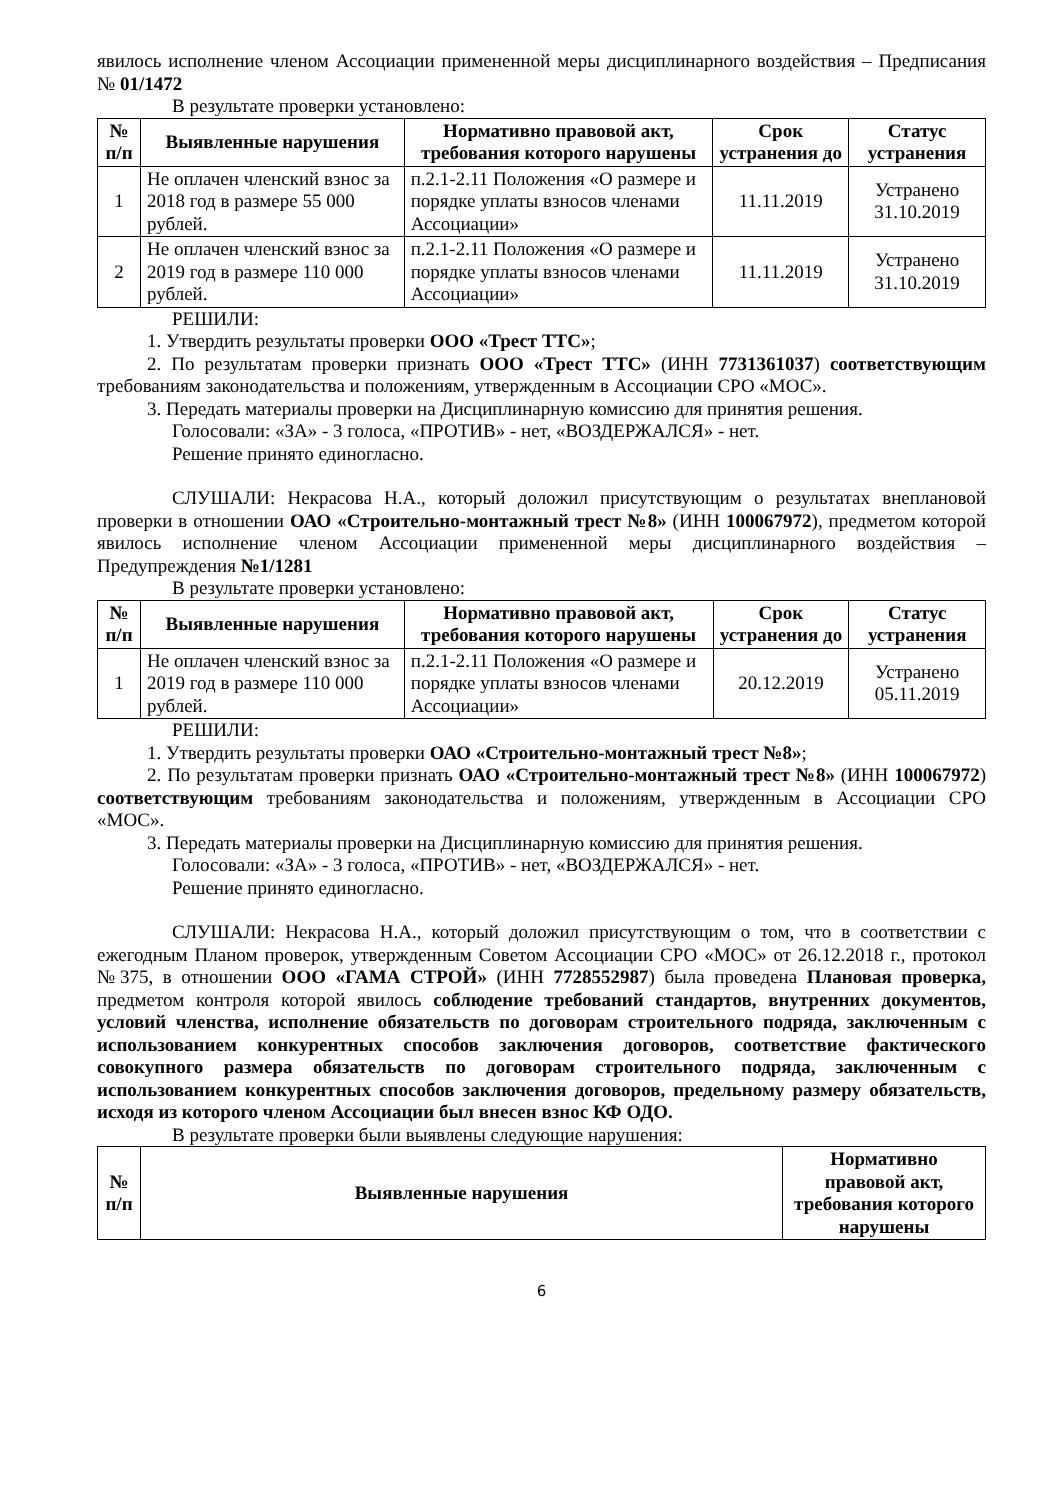явилось исполнение членом Ассоциации примененной меры дисциплинарного воздействия – Предписания № 01/1472
В результате проверки установлено:
| № п/п | Выявленные нарушения | Нормативно правовой акт, требования которого нарушены | Срок устранения до | Статус устранения |
| --- | --- | --- | --- | --- |
| 1 | Не оплачен членский взнос за 2018 год в размере 55 000 рублей. | п.2.1-2.11 Положения «О размере и порядке уплаты взносов членами Ассоциации» | 11.11.2019 | Устранено 31.10.2019 |
| 2 | Не оплачен членский взнос за 2019 год в размере 110 000 рублей. | п.2.1-2.11 Положения «О размере и порядке уплаты взносов членами Ассоциации» | 11.11.2019 | Устранено 31.10.2019 |
РЕШИЛИ:
1. Утвердить результаты проверки ООО «Трест ТТС»;
2. По результатам проверки признать ООО «Трест ТТС» (ИНН 7731361037) соответствующим требованиям законодательства и положениям, утвержденным в Ассоциации СРО «МОС».
3. Передать материалы проверки на Дисциплинарную комиссию для принятия решения.
Голосовали: «ЗА» - 3 голоса, «ПРОТИВ» - нет, «ВОЗДЕРЖАЛСЯ» - нет.
Решение принято единогласно.
СЛУШАЛИ: Некрасова Н.А., который доложил присутствующим о результатах внеплановой проверки в отношении ОАО «Строительно-монтажный трест №8» (ИНН 100067972), предметом которой явилось исполнение членом Ассоциации примененной меры дисциплинарного воздействия – Предупреждения №1/1281
В результате проверки установлено:
| № п/п | Выявленные нарушения | Нормативно правовой акт, требования которого нарушены | Срок устранения до | Статус устранения |
| --- | --- | --- | --- | --- |
| 1 | Не оплачен членский взнос за 2019 год в размере 110 000 рублей. | п.2.1-2.11 Положения «О размере и порядке уплаты взносов членами Ассоциации» | 20.12.2019 | Устранено 05.11.2019 |
РЕШИЛИ:
1. Утвердить результаты проверки ОАО «Строительно-монтажный трест №8»;
2. По результатам проверки признать ОАО «Строительно-монтажный трест №8» (ИНН 100067972) соответствующим требованиям законодательства и положениям, утвержденным в Ассоциации СРО «МОС».
3. Передать материалы проверки на Дисциплинарную комиссию для принятия решения.
Голосовали: «ЗА» - 3 голоса, «ПРОТИВ» - нет, «ВОЗДЕРЖАЛСЯ» - нет.
Решение принято единогласно.
СЛУШАЛИ: Некрасова Н.А., который доложил присутствующим о том, что в соответствии с ежегодным Планом проверок, утвержденным Советом Ассоциации СРО «МОС» от 26.12.2018 г., протокол №375, в отношении ООО «ГАМА СТРОЙ» (ИНН 7728552987) была проведена Плановая проверка, предметом контроля которой явилось соблюдение требований стандартов, внутренних документов, условий членства, исполнение обязательств по договорам строительного подряда, заключенным с использованием конкурентных способов заключения договоров, соответствие фактического совокупного размера обязательств по договорам строительного подряда, заключенным с использованием конкурентных способов заключения договоров, предельному размеру обязательств, исходя из которого членом Ассоциации был внесен взнос КФ ОДО.
В результате проверки были выявлены следующие нарушения:
| № п/п | Выявленные нарушения | Нормативно правовой акт, требования которого нарушены |
| --- | --- | --- |
6